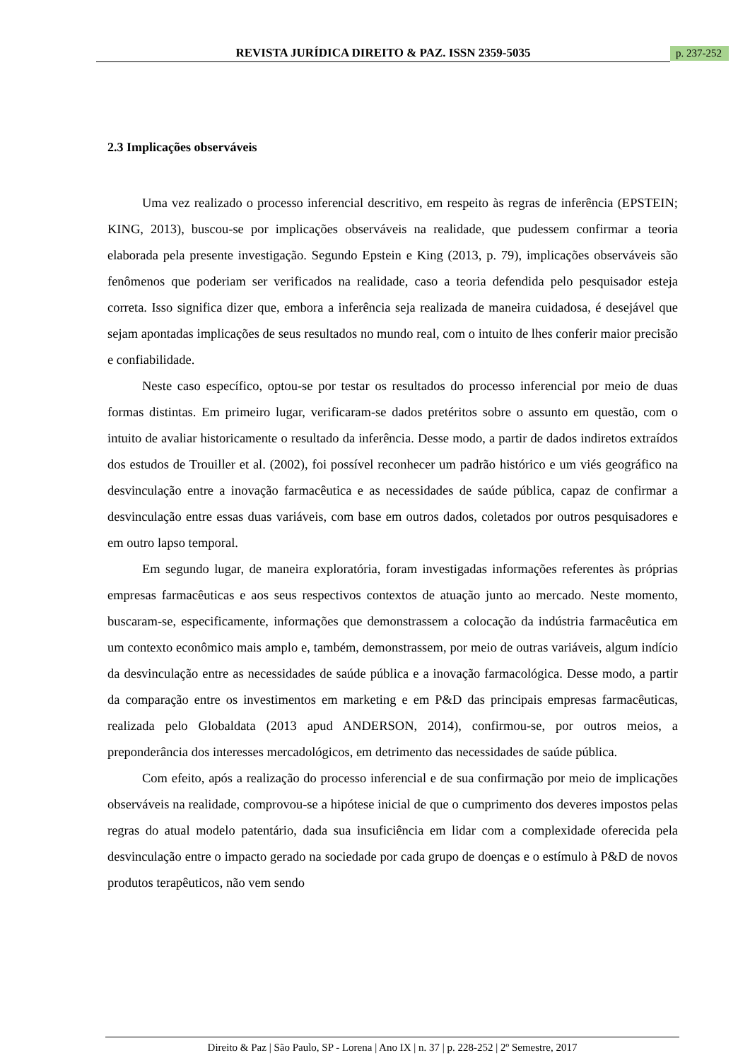REVISTA JURÍDICA DIREITO & PAZ. ISSN 2359-5035
p. 237-252
2.3 Implicações observáveis
Uma vez realizado o processo inferencial descritivo, em respeito às regras de inferência (EPSTEIN; KING, 2013), buscou-se por implicações observáveis na realidade, que pudessem confirmar a teoria elaborada pela presente investigação. Segundo Epstein e King (2013, p. 79), implicações observáveis são fenômenos que poderiam ser verificados na realidade, caso a teoria defendida pelo pesquisador esteja correta. Isso significa dizer que, embora a inferência seja realizada de maneira cuidadosa, é desejável que sejam apontadas implicações de seus resultados no mundo real, com o intuito de lhes conferir maior precisão e confiabilidade.
Neste caso específico, optou-se por testar os resultados do processo inferencial por meio de duas formas distintas. Em primeiro lugar, verificaram-se dados pretéritos sobre o assunto em questão, com o intuito de avaliar historicamente o resultado da inferência. Desse modo, a partir de dados indiretos extraídos dos estudos de Trouiller et al. (2002), foi possível reconhecer um padrão histórico e um viés geográfico na desvinculação entre a inovação farmacêutica e as necessidades de saúde pública, capaz de confirmar a desvinculação entre essas duas variáveis, com base em outros dados, coletados por outros pesquisadores e em outro lapso temporal.
Em segundo lugar, de maneira exploratória, foram investigadas informações referentes às próprias empresas farmacêuticas e aos seus respectivos contextos de atuação junto ao mercado. Neste momento, buscaram-se, especificamente, informações que demonstrassem a colocação da indústria farmacêutica em um contexto econômico mais amplo e, também, demonstrassem, por meio de outras variáveis, algum indício da desvinculação entre as necessidades de saúde pública e a inovação farmacológica. Desse modo, a partir da comparação entre os investimentos em marketing e em P&D das principais empresas farmacêuticas, realizada pelo Globaldata (2013 apud ANDERSON, 2014), confirmou-se, por outros meios, a preponderância dos interesses mercadológicos, em detrimento das necessidades de saúde pública.
Com efeito, após a realização do processo inferencial e de sua confirmação por meio de implicações observáveis na realidade, comprovou-se a hipótese inicial de que o cumprimento dos deveres impostos pelas regras do atual modelo patentário, dada sua insuficiência em lidar com a complexidade oferecida pela desvinculação entre o impacto gerado na sociedade por cada grupo de doenças e o estímulo à P&D de novos produtos terapêuticos, não vem sendo
Direito & Paz | São Paulo, SP - Lorena | Ano IX | n. 37 | p. 228-252 | 2º Semestre, 2017